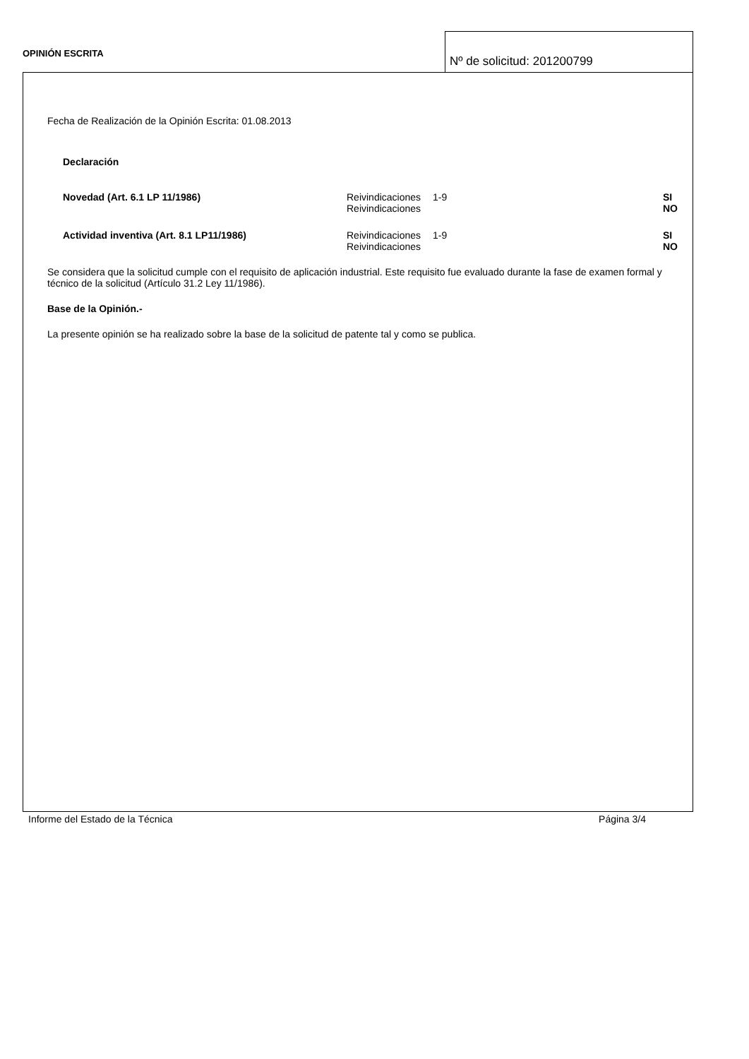OPINIÓN ESCRITA
Nº de solicitud: 201200799
Fecha de Realización de la Opinión Escrita: 01.08.2013
Declaración
| Novedad (Art. 6.1 LP 11/1986) | Reivindicaciones | 1-9 | SI |
| | Reivindicaciones | | NO |
| Actividad inventiva (Art. 8.1 LP11/1986) | Reivindicaciones | 1-9 | SI |
| | Reivindicaciones | | NO |
Se considera que la solicitud cumple con el requisito de aplicación industrial. Este requisito fue evaluado durante la fase de examen formal y técnico de la solicitud (Artículo 31.2 Ley 11/1986).
Base de la Opinión.-
La presente opinión se ha realizado sobre la base de la solicitud de patente tal y como se publica.
Informe del Estado de la Técnica Página 3/4